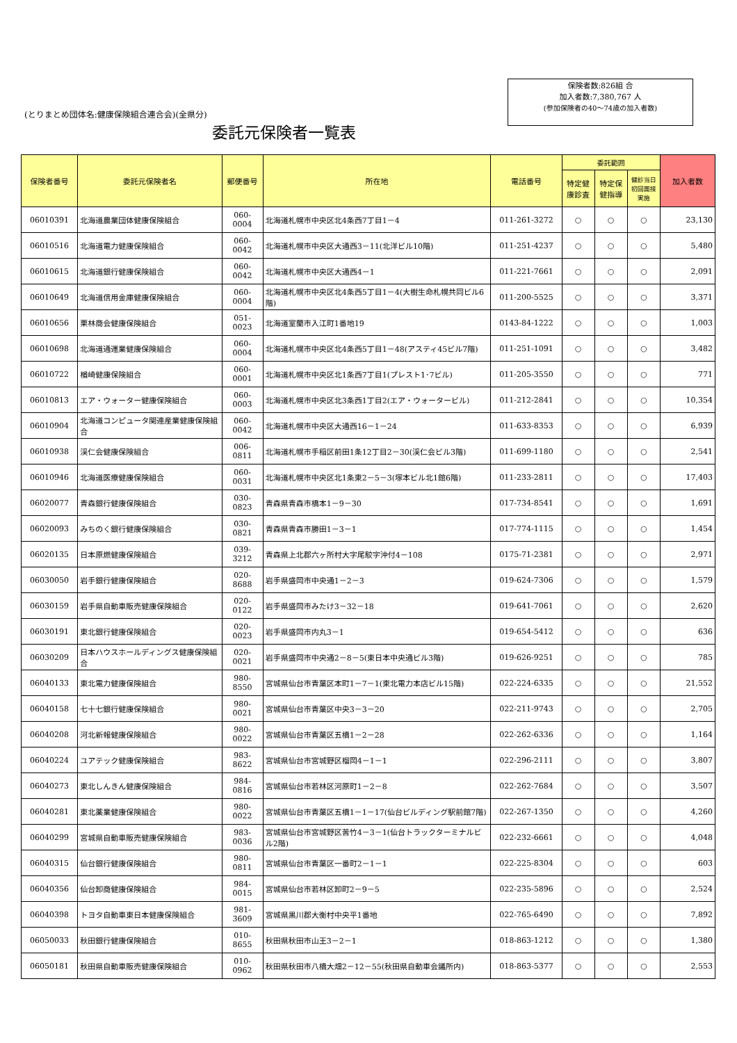保険者数:826組 合
加入者数:7,380,767 人
(参加保険者の40～74歳の加入者数)
(とりまとめ団体名:健康保険組合連合会)(全県分)
委託元保険者一覧表
| 保険者番号 | 委託元保険者名 | 郵便番号 | 所在地 | 電話番号 | 委託範囲 | | | 加入者数 |
| --- | --- | --- | --- | --- | --- | --- | --- | --- |
| | | | | | 特定健康診査 | 特定保健指導 | 健診当日初回面接実施 | |
| 06010391 | 北海道農業団体健康保険組合 | 060-0004 | 北海道札幌市中央区北4条西7丁目1－4 | 011-261-3272 | ○ | ○ | ○ | 23,130 |
| 06010516 | 北海道電力健康保険組合 | 060-0042 | 北海道札幌市中央区大通西3－11(北洋ビル10階) | 011-251-4237 | ○ | ○ | ○ | 5,480 |
| 06010615 | 北海道銀行健康保険組合 | 060-0042 | 北海道札幌市中央区大通西4－1 | 011-221-7661 | ○ | ○ | ○ | 2,091 |
| 06010649 | 北海道信用金庫健康保険組合 | 060-0004 | 北海道札幌市中央区北4条西5丁目1－4(大樹生命札幌共同ビル6階) | 011-200-5525 | ○ | ○ | ○ | 3,371 |
| 06010656 | 栗林商会健康保険組合 | 051-0023 | 北海道室蘭市入江町1番地19 | 0143-84-1222 | ○ | ○ | ○ | 1,003 |
| 06010698 | 北海道通運業健康保険組合 | 060-0004 | 北海道札幌市中央区北4条西5丁目1－48(アスティ45ビル7階) | 011-251-1091 | ○ | ○ | ○ | 3,482 |
| 06010722 | 楢崎健康保険組合 | 060-0001 | 北海道札幌市中央区北1条西7丁目1(プレスト1･7ビル) | 011-205-3550 | ○ | ○ | ○ | 771 |
| 06010813 | エア・ウォーター健康保険組合 | 060-0003 | 北海道札幌市中央区北3条西1丁目2(エア・ウォータービル) | 011-212-2841 | ○ | ○ | ○ | 10,354 |
| 06010904 | 北海道コンピュータ関連産業健康保険組合 | 060-0042 | 北海道札幌市中央区大通西16－1－24 | 011-633-8353 | ○ | ○ | ○ | 6,939 |
| 06010938 | 渓仁会健康保険組合 | 006-0811 | 北海道札幌市手稲区前田1条12丁目2－30(渓仁会ビル3階) | 011-699-1180 | ○ | ○ | ○ | 2,541 |
| 06010946 | 北海道医療健康保険組合 | 060-0031 | 北海道札幌市中央区北1条東2－5－3(塚本ビル北1館6階) | 011-233-2811 | ○ | ○ | ○ | 17,403 |
| 06020077 | 青森銀行健康保険組合 | 030-0823 | 青森県青森市橋本1－9－30 | 017-734-8541 | ○ | ○ | ○ | 1,691 |
| 06020093 | みちのく銀行健康保険組合 | 030-0821 | 青森県青森市勝田1－3－1 | 017-774-1115 | ○ | ○ | ○ | 1,454 |
| 06020135 | 日本原燃健康保険組合 | 039-3212 | 青森県上北郡六ヶ所村大字尾駮字沖付4－108 | 0175-71-2381 | ○ | ○ | ○ | 2,971 |
| 06030050 | 岩手銀行健康保険組合 | 020-8688 | 岩手県盛岡市中央通1－2－3 | 019-624-7306 | ○ | ○ | ○ | 1,579 |
| 06030159 | 岩手県自動車販売健康保険組合 | 020-0122 | 岩手県盛岡市みたけ3－32－18 | 019-641-7061 | ○ | ○ | ○ | 2,620 |
| 06030191 | 東北銀行健康保険組合 | 020-0023 | 岩手県盛岡市内丸3－1 | 019-654-5412 | ○ | ○ | ○ | 636 |
| 06030209 | 日本ハウスホールディングス健康保険組合 | 020-0021 | 岩手県盛岡市中央通2－8－5(東日本中央通ビル3階) | 019-626-9251 | ○ | ○ | ○ | 785 |
| 06040133 | 東北電力健康保険組合 | 980-8550 | 宮城県仙台市青葉区本町1－7－1(東北電力本店ビル15階) | 022-224-6335 | ○ | ○ | ○ | 21,552 |
| 06040158 | 七十七銀行健康保険組合 | 980-0021 | 宮城県仙台市青葉区中央3－3－20 | 022-211-9743 | ○ | ○ | ○ | 2,705 |
| 06040208 | 河北新報健康保険組合 | 980-0022 | 宮城県仙台市青葉区五橋1－2－28 | 022-262-6336 | ○ | ○ | ○ | 1,164 |
| 06040224 | ユアテック健康保険組合 | 983-8622 | 宮城県仙台市宮城野区榴岡4－1－1 | 022-296-2111 | ○ | ○ | ○ | 3,807 |
| 06040273 | 東北しんきん健康保険組合 | 984-0816 | 宮城県仙台市若林区河原町1－2－8 | 022-262-7684 | ○ | ○ | ○ | 3,507 |
| 06040281 | 東北薬業健康保険組合 | 980-0022 | 宮城県仙台市青葉区五橋1－1－17(仙台ビルディング駅前館7階) | 022-267-1350 | ○ | ○ | ○ | 4,260 |
| 06040299 | 宮城県自動車販売健康保険組合 | 983-0036 | 宮城県仙台市宮城野区苦竹4－3－1(仙台トラックターミナルビル2階) | 022-232-6661 | ○ | ○ | ○ | 4,048 |
| 06040315 | 仙台銀行健康保険組合 | 980-0811 | 宮城県仙台市青葉区一番町2－1－1 | 022-225-8304 | ○ | ○ | ○ | 603 |
| 06040356 | 仙台卸商健康保険組合 | 984-0015 | 宮城県仙台市若林区卸町2－9－5 | 022-235-5896 | ○ | ○ | ○ | 2,524 |
| 06040398 | トヨタ自動車東日本健康保険組合 | 981-3609 | 宮城県黒川郡大衡村中央平1番地 | 022-765-6490 | ○ | ○ | ○ | 7,892 |
| 06050033 | 秋田銀行健康保険組合 | 010-8655 | 秋田県秋田市山王3－2－1 | 018-863-1212 | ○ | ○ | ○ | 1,380 |
| 06050181 | 秋田県自動車販売健康保険組合 | 010-0962 | 秋田県秋田市八橋大畑2－12－55(秋田県自動車会議所内) | 018-863-5377 | ○ | ○ | ○ | 2,553 |